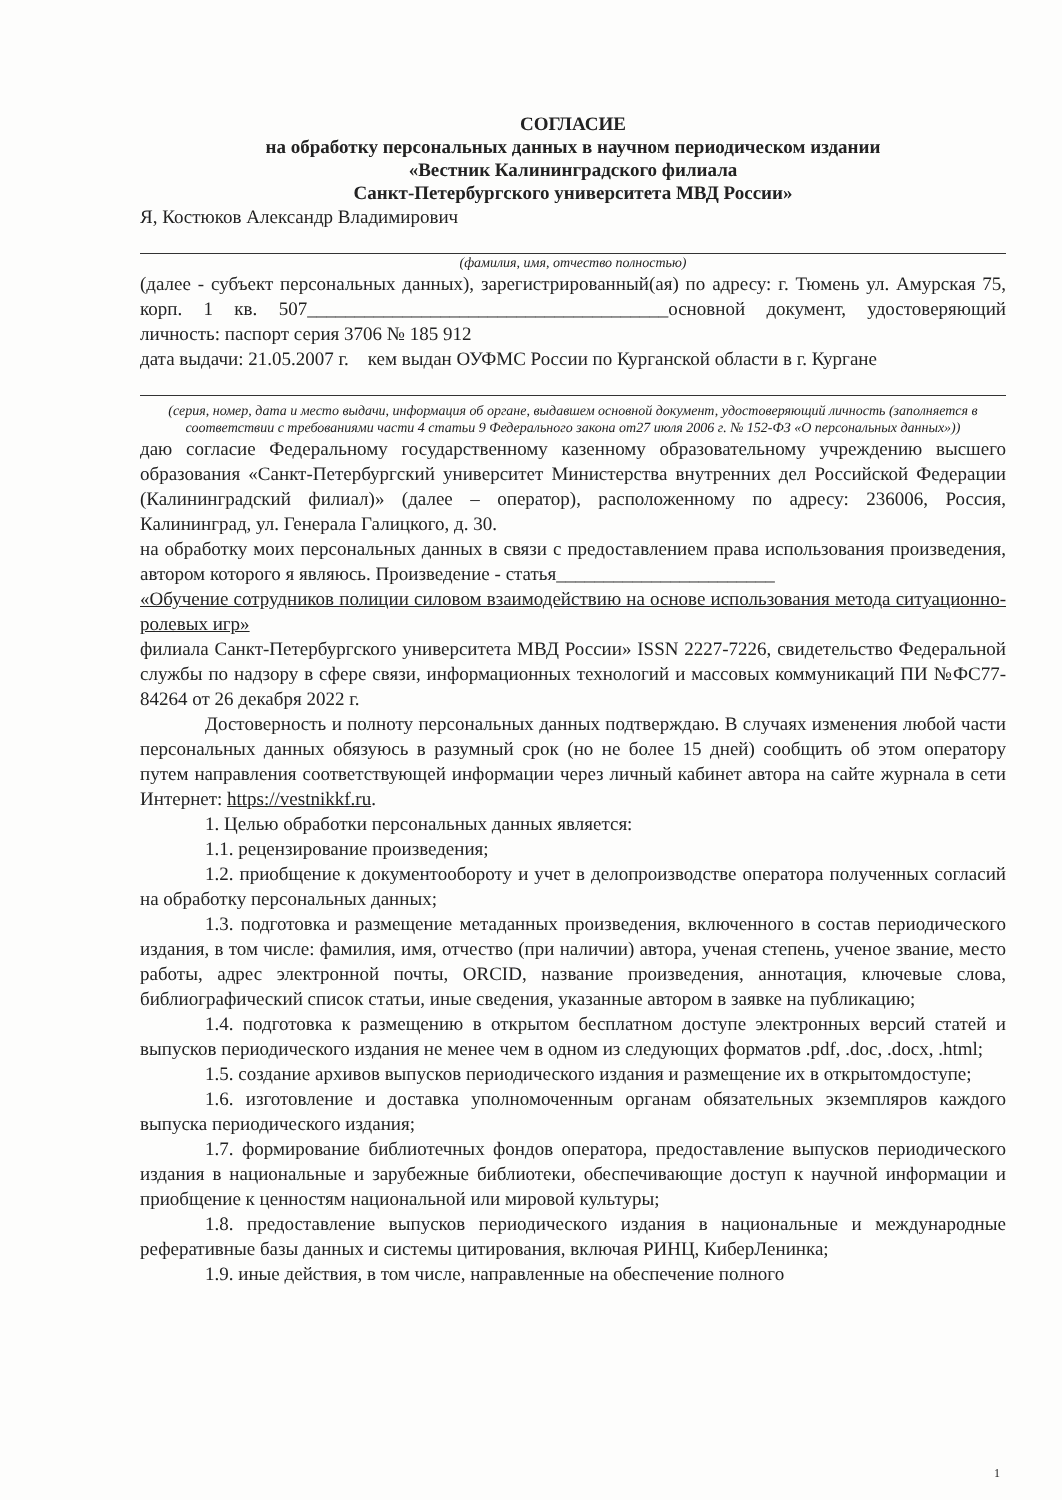СОГЛАСИЕ
на обработку персональных данных в научном периодическом издании
«Вестник Калининградского филиала
Санкт-Петербургского университета МВД России»
Я, Костюков Александр Владимирович
(фамилия, имя, отчество полностью)
(далее - субъект персональных данных), зарегистрированный(ая) по адресу: г. Тюмень ул. Амурская 75, корп. 1 кв. 507______________________________________основной документ, удостоверяющий личность: паспорт серия 3706 № 185 912
дата выдачи: 21.05.2007 г. кем выдан ОУФМС России по Курганской области в г. Кургане
(серия, номер, дата и место выдачи, информация об органе, выдавшем основной документ, удостоверяющий личность (заполняется в соответствии с требованиями части 4 статьи 9 Федерального закона от27 июля 2006 г. № 152-ФЗ «О персональных данных»))
даю согласие Федеральному государственному казенному образовательному учреждению высшего образования «Санкт-Петербургский университет Министерства внутренних дел Российской Федерации (Калининградский филиал)» (далее – оператор), расположенному по адресу: 236006, Россия, Калининград, ул. Генерала Галицкого, д. 30.
на обработку моих персональных данных в связи с предоставлением права использования произведения, автором которого я являюсь. Произведение - статья_______________________
«Обучение сотрудников полиции силовом взаимодействию на основе использования метода ситуационно-ролевых игр»
филиала Санкт-Петербургского университета МВД России» ISSN 2227-7226, свидетельство Федеральной службы по надзору в сфере связи, информационных технологий и массовых коммуникаций ПИ №ФС77-84264 от 26 декабря 2022 г.
Достоверность и полноту персональных данных подтверждаю. В случаях изменения любой части персональных данных обязуюсь в разумный срок (но не более 15 дней) сообщить об этом оператору путем направления соответствующей информации через личный кабинет автора на сайте журнала в сети Интернет: https://vestnikkf.ru.
1. Целью обработки персональных данных является:
1.1. рецензирование произведения;
1.2. приобщение к документообороту и учет в делопроизводстве оператора полученных согласий на обработку персональных данных;
1.3. подготовка и размещение метаданных произведения, включенного в состав периодического издания, в том числе: фамилия, имя, отчество (при наличии) автора, ученая степень, ученое звание, место работы, адрес электронной почты, ORCID, название произведения, аннотация, ключевые слова, библиографический список статьи, иные сведения, указанные автором в заявке на публикацию;
1.4. подготовка к размещению в открытом бесплатном доступе электронных версий статей и выпусков периодического издания не менее чем в одном из следующих форматов .pdf, .doc, .docx, .html;
1.5. создание архивов выпусков периодического издания и размещение их в открытомдоступе;
1.6. изготовление и доставка уполномоченным органам обязательных экземпляров каждого выпуска периодического издания;
1.7. формирование библиотечных фондов оператора, предоставление выпусков периодического издания в национальные и зарубежные библиотеки, обеспечивающие доступ к научной информации и приобщение к ценностям национальной или мировой культуры;
1.8. предоставление выпусков периодического издания в национальные и международные реферативные базы данных и системы цитирования, включая РИНЦ, КиберЛенинка;
1.9. иные действия, в том числе, направленные на обеспечение полного
1